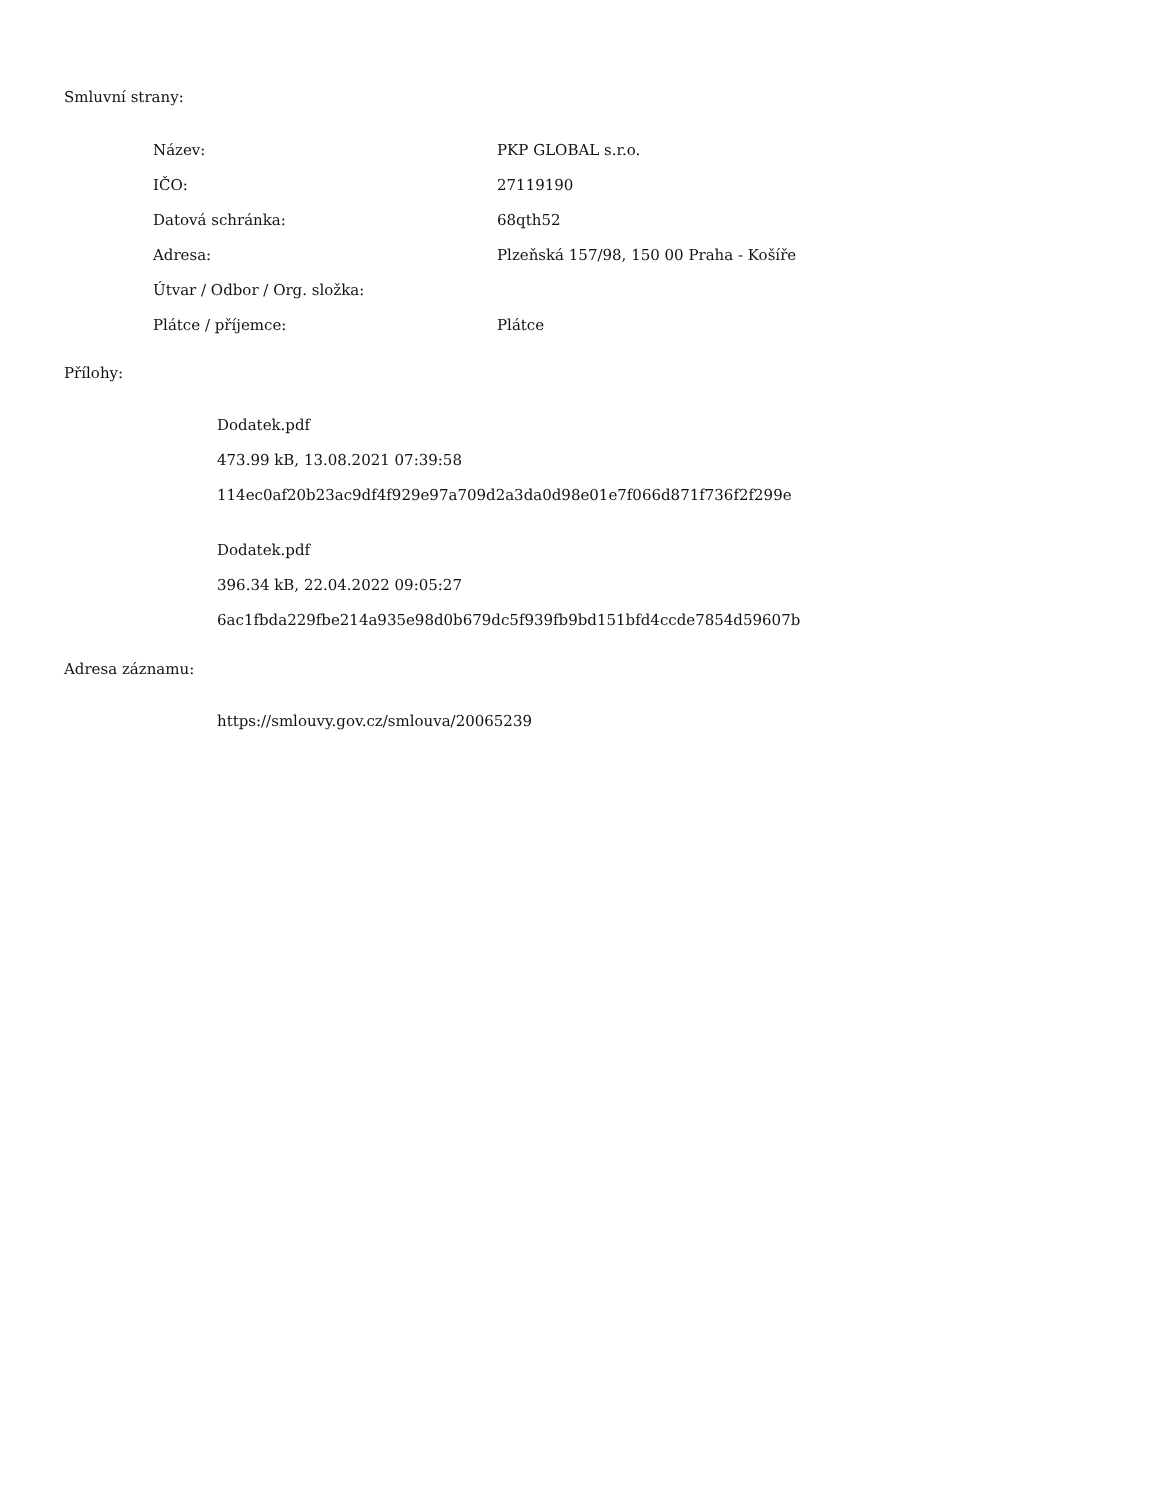Smluvní strany:
| Název: | PKP GLOBAL s.r.o. |
| IČO: | 27119190 |
| Datová schránka: | 68qth52 |
| Adresa: | Plzeňská 157/98, 150 00 Praha - Košíře |
| Útvar / Odbor / Org. složka: | |
| Plátce / příjemce: | Plátce |
Přílohy:
Dodatek.pdf
473.99 kB, 13.08.2021 07:39:58
114ec0af20b23ac9df4f929e97a709d2a3da0d98e01e7f066d871f736f2f299e
Dodatek.pdf
396.34 kB, 22.04.2022 09:05:27
6ac1fbda229fbe214a935e98d0b679dc5f939fb9bd151bfd4ccde7854d59607b
Adresa záznamu:
https://smlouvy.gov.cz/smlouva/20065239